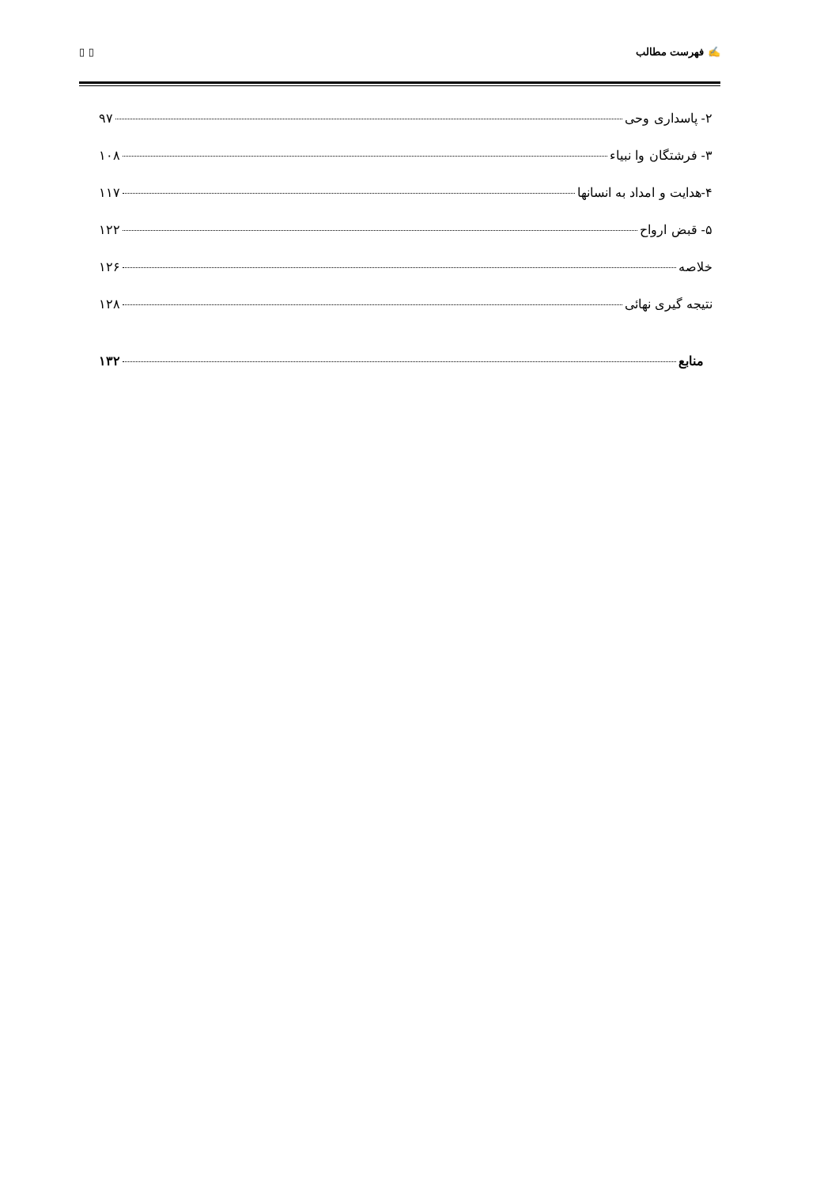✍ فهرست مطالب ▯ ▯
۲- پاسداری وحی ۹۷
۳- فرشتگان وا نبیاء ۱۰۸
۴-هدایت و امداد به انسانها ۱۱۷
۵- قبض ارواح ۱۲۲
خلاصه ۱۲۶
نتیجه گیری نهائی ۱۲۸
منابع ۱۳۲